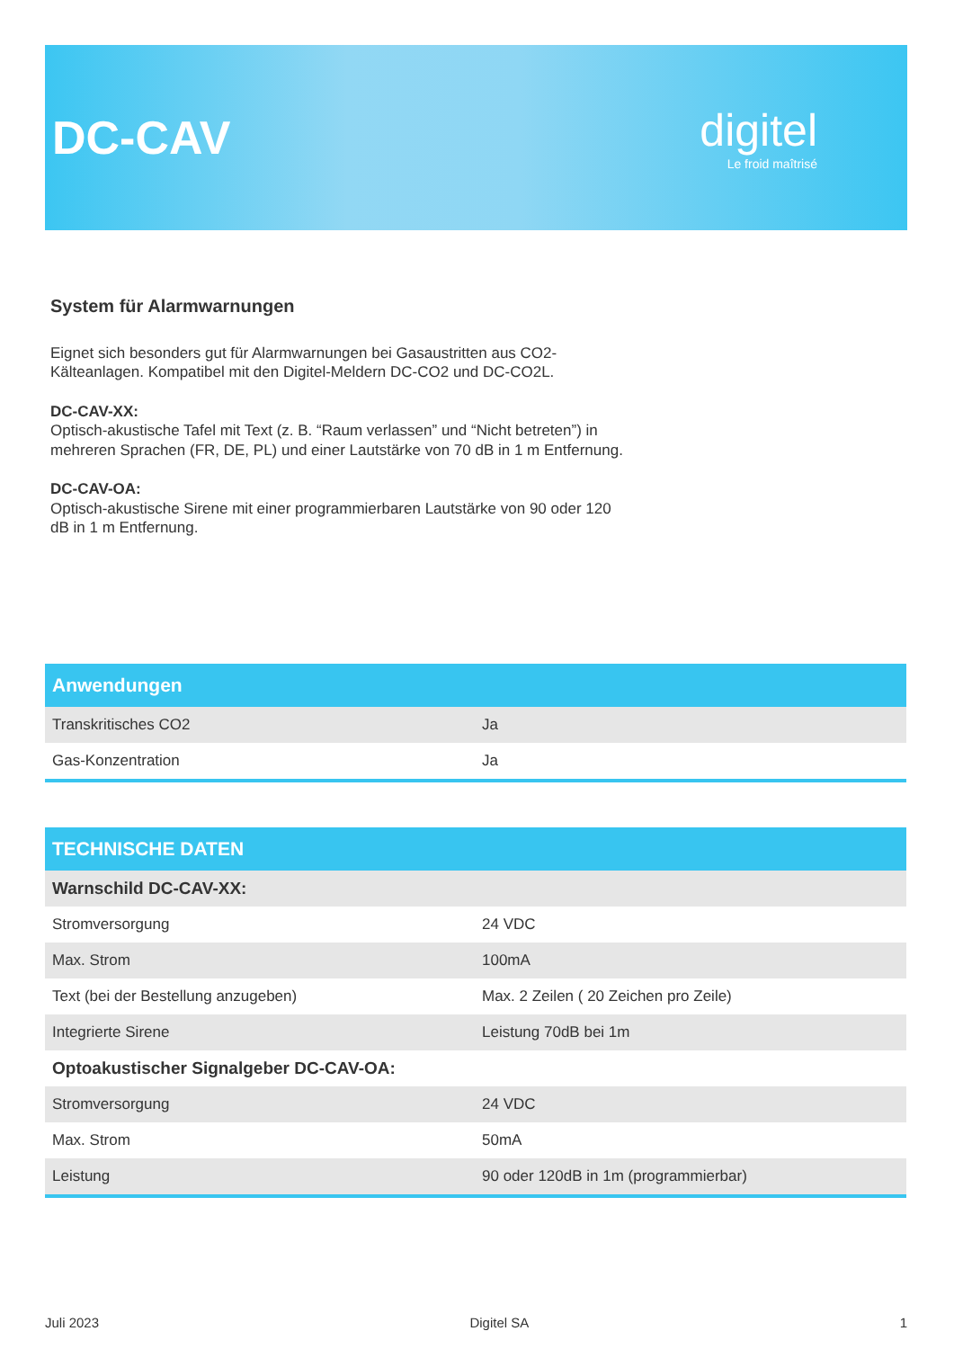DC-CAV
digitel
Le froid maîtrisé
System für Alarmwarnungen
Eignet sich besonders gut für Alarmwarnungen bei Gasaustritten aus CO2-Kälteanlagen. Kompatibel mit den Digitel-Meldern DC-CO2 und DC-CO2L.
DC-CAV-XX:
Optisch-akustische Tafel mit Text (z. B. “Raum verlassen” und “Nicht betreten”) in mehreren Sprachen (FR, DE, PL) und einer Lautstärke von 70 dB in 1 m Entfernung.
DC-CAV-OA:
Optisch-akustische Sirene mit einer programmierbaren Lautstärke von 90 oder 120 dB in 1 m Entfernung.
| Anwendungen | |
| --- | --- |
| Transkritisches CO2 | Ja |
| Gas-Konzentration | Ja |
| TECHNISCHE DATEN | |
| --- | --- |
| Warnschild DC-CAV-XX: | |
| Stromversorgung | 24 VDC |
| Max. Strom | 100mA |
| Text (bei der Bestellung anzugeben) | Max. 2 Zeilen ( 20 Zeichen pro Zeile) |
| Integrierte Sirene | Leistung 70dB bei 1m |
| Optoakustischer Signalgeber DC-CAV-OA: | |
| Stromversorgung | 24 VDC |
| Max. Strom | 50mA |
| Leistung | 90 oder 120dB in 1m (programmierbar) |
Juli 2023 Digitel SA 1